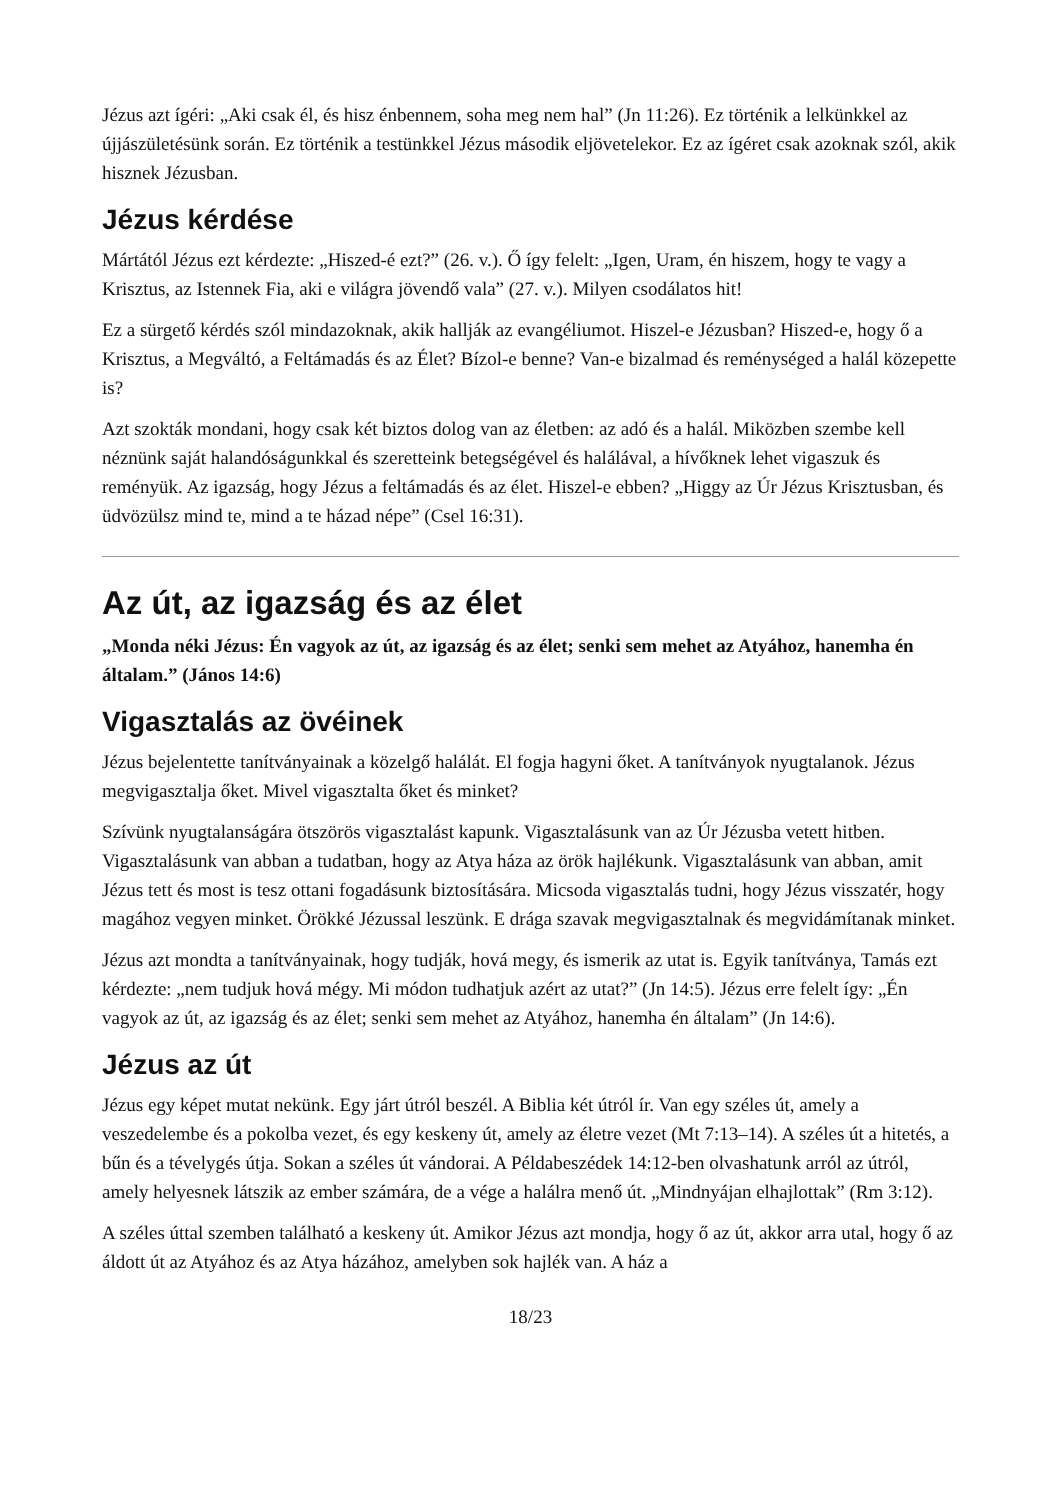Jézus azt ígéri: „Aki csak él, és hisz énbennem, soha meg nem hal” (Jn 11:26). Ez történik a lelkünkkel az újjászületésünk során. Ez történik a testünkkel Jézus második eljövetelekor. Ez az ígéret csak azoknak szól, akik hisznek Jézusban.
Jézus kérdése
Mártától Jézus ezt kérdezte: „Hiszed-é ezt?” (26. v.). Ő így felelt: „Igen, Uram, én hiszem, hogy te vagy a Krisztus, az Istennek Fia, aki e világra jövendő vala” (27. v.). Milyen csodálatos hit!
Ez a sürgető kérdés szól mindazoknak, akik hallják az evangéliumot. Hiszel-e Jézusban? Hiszed-e, hogy ő a Krisztus, a Megváltó, a Feltámadás és az Élet? Bízol-e benne? Van-e bizalmad és reménységed a halál közepette is?
Azt szokták mondani, hogy csak két biztos dolog van az életben: az adó és a halál. Miközben szembe kell néznünk saját halandóságunkkal és szeretteink betegségével és halálával, a hívőknek lehet vigaszuk és reményük. Az igazság, hogy Jézus a feltámadás és az élet. Hiszel-e ebben? „Higgy az Úr Jézus Krisztusban, és üdvözülsz mind te, mind a te házad népe” (Csel 16:31).
Az út, az igazság és az élet
„Monda néki Jézus: Én vagyok az út, az igazság és az élet; senki sem mehet az Atyához, hanemha én általam.” (János 14:6)
Vigasztalás az övéinek
Jézus bejelentette tanítványainak a közelgő halálát. El fogja hagyni őket. A tanítványok nyugtalanok. Jézus megvigasztalja őket. Mivel vigasztalta őket és minket?
Szívünk nyugtalanságára ötszörös vigasztalást kapunk. Vigasztalásunk van az Úr Jézusba vetett hitben. Vigasztalásunk van abban a tudatban, hogy az Atya háza az örök hajlékunk. Vigasztalásunk van abban, amit Jézus tett és most is tesz ottani fogadásunk biztosítására. Micsoda vigasztalás tudni, hogy Jézus visszatér, hogy magához vegyen minket. Örökké Jézussal leszünk. E drága szavak megvigasztalnak és megvidámítanak minket.
Jézus azt mondta a tanítványainak, hogy tudják, hová megy, és ismerik az utat is. Egyik tanítványa, Tamás ezt kérdezte: „nem tudjuk hová mégy. Mi módon tudhatjuk azért az utat?” (Jn 14:5). Jézus erre felelt így: „Én vagyok az út, az igazság és az élet; senki sem mehet az Atyához, hanemha én általam” (Jn 14:6).
Jézus az út
Jézus egy képet mutat nekünk. Egy járt útról beszél. A Biblia két útról ír. Van egy széles út, amely a veszedelembe és a pokolba vezet, és egy keskeny út, amely az életre vezet (Mt 7:13–14). A széles út a hitetés, a bűn és a tévelygés útja. Sokan a széles út vándorai. A Példabeszédek 14:12-ben olvashatunk arról az útról, amely helyesnek látszik az ember számára, de a vége a halálra menő út. „Mindnyájan elhajlottak” (Rm 3:12).
A széles úttal szemben található a keskeny út. Amikor Jézus azt mondja, hogy ő az út, akkor arra utal, hogy ő az áldott út az Atyához és az Atya házához, amelyben sok hajlék van. A ház a
18/23